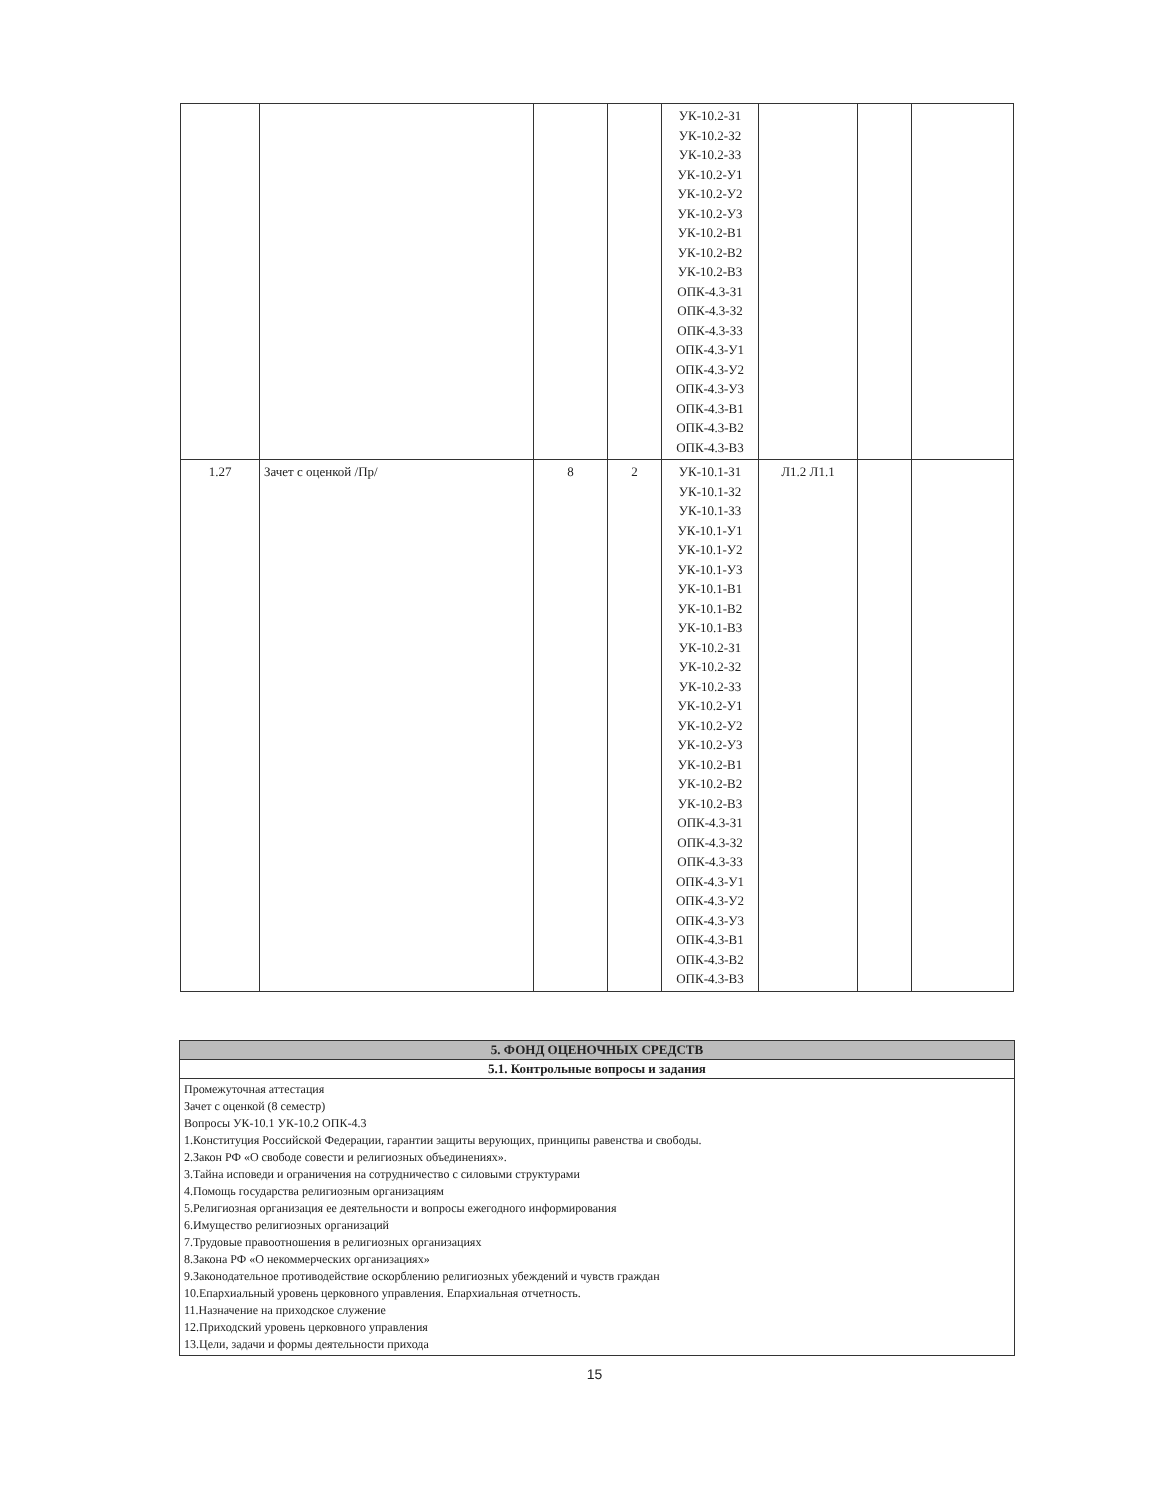| | | | | УК-10.2-З1 УК-10.2-З2 УК-10.2-З3 УК-10.2-У1 УК-10.2-У2 УК-10.2-У3 УК-10.2-В1 УК-10.2-В2 УК-10.2-В3 ОПК-4.3-З1 ОПК-4.3-З2 ОПК-4.3-З3 ОПК-4.3-У1 ОПК-4.3-У2 ОПК-4.3-У3 ОПК-4.3-В1 ОПК-4.3-В2 ОПК-4.3-В3 | | | |
| 1.27 | Зачет с оценкой /Пр/ | 8 | 2 | УК-10.1-З1 УК-10.1-З2 УК-10.1-З3 УК-10.1-У1 УК-10.1-У2 УК-10.1-У3 УК-10.1-В1 УК-10.1-В2 УК-10.1-В3 УК-10.2-З1 УК-10.2-З2 УК-10.2-З3 УК-10.2-У1 УК-10.2-У2 УК-10.2-У3 УК-10.2-В1 УК-10.2-В2 УК-10.2-В3 ОПК-4.3-З1 ОПК-4.3-З2 ОПК-4.3-З3 ОПК-4.3-У1 ОПК-4.3-У2 ОПК-4.3-У3 ОПК-4.3-В1 ОПК-4.3-В2 ОПК-4.3-В3 | Л1.2 Л1.1 | | |
| 5. ФОНД ОЦЕНОЧНЫХ СРЕДСТВ |
| --- |
| 5.1. Контрольные вопросы и задания |
| Промежуточная аттестация Зачет с оценкой (8 семестр) Вопросы УК-10.1 УК-10.2 ОПК-4.3 1.Конституция Российской Федерации, гарантии защиты верующих, принципы равенства и свободы. 2.Закон РФ «О свободе совести и религиозных объединениях». 3.Тайна исповеди и ограничения на сотрудничество с силовыми структурами 4.Помощь государства религиозным организациям 5.Религиозная организация ее деятельности и вопросы ежегодного информирования 6.Имущество религиозных организаций 7.Трудовые правоотношения в религиозных организациях 8.Закона РФ «О некоммерческих организациях» 9.Законодательное противодействие оскорблению религиозных убеждений и чувств граждан 10.Епархиальный уровень церковного управления. Епархиальная отчетность. 11.Назначение на приходское служение 12.Приходский уровень церковного управления 13.Цели, задачи и формы деятельности прихода |
15